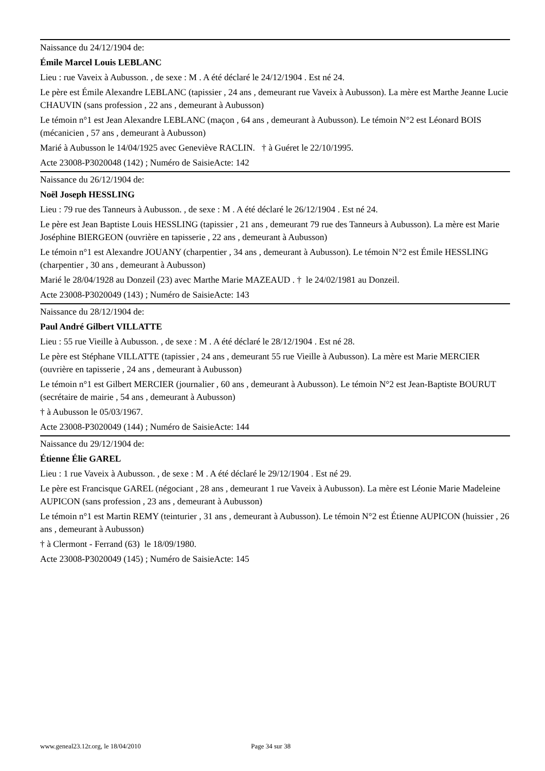Naissance du 24/12/1904 de:
Émile Marcel Louis LEBLANC
Lieu : rue Vaveix à Aubusson. , de sexe : M . A été déclaré le 24/12/1904 . Est né 24.
Le père est Émile Alexandre LEBLANC (tapissier , 24 ans , demeurant rue Vaveix à Aubusson). La mère est Marthe Jeanne Lucie CHAUVIN (sans profession , 22 ans , demeurant à Aubusson)
Le témoin n°1 est Jean Alexandre LEBLANC (maçon , 64 ans , demeurant à Aubusson). Le témoin N°2 est Léonard BOIS (mécanicien , 57 ans , demeurant à Aubusson)
Marié à Aubusson le 14/04/1925 avec Geneviève RACLIN. † à Guéret le 22/10/1995.
Acte 23008-P3020048 (142) ; Numéro de SaisieActe: 142
Naissance du 26/12/1904 de:
Noël Joseph HESSLING
Lieu : 79 rue des Tanneurs à Aubusson. , de sexe : M . A été déclaré le 26/12/1904 . Est né 24.
Le père est Jean Baptiste Louis HESSLING (tapissier , 21 ans , demeurant 79 rue des Tanneurs à Aubusson). La mère est Marie Joséphine BIERGEON (ouvrière en tapisserie , 22 ans , demeurant à Aubusson)
Le témoin n°1 est Alexandre JOUANY (charpentier , 34 ans , demeurant à Aubusson). Le témoin N°2 est Émile HESSLING (charpentier , 30 ans , demeurant à Aubusson)
Marié le 28/04/1928 au Donzeil (23) avec Marthe Marie MAZEAUD . † le 24/02/1981 au Donzeil.
Acte 23008-P3020049 (143) ; Numéro de SaisieActe: 143
Naissance du 28/12/1904 de:
Paul André Gilbert VILLATTE
Lieu : 55 rue Vieille à Aubusson. , de sexe : M . A été déclaré le 28/12/1904 . Est né 28.
Le père est Stéphane VILLATTE (tapissier , 24 ans , demeurant 55 rue Vieille à Aubusson). La mère est Marie MERCIER (ouvrière en tapisserie , 24 ans , demeurant à Aubusson)
Le témoin n°1 est Gilbert MERCIER (journalier , 60 ans , demeurant à Aubusson). Le témoin N°2 est Jean-Baptiste BOURUT (secrétaire de mairie , 54 ans , demeurant à Aubusson)
† à Aubusson le 05/03/1967.
Acte 23008-P3020049 (144) ; Numéro de SaisieActe: 144
Naissance du 29/12/1904 de:
Étienne Élie GAREL
Lieu : 1 rue Vaveix à Aubusson. , de sexe : M . A été déclaré le 29/12/1904 . Est né 29.
Le père est Francisque GAREL (négociant , 28 ans , demeurant 1 rue Vaveix à Aubusson). La mère est Léonie Marie Madeleine AUPICON (sans profession , 23 ans , demeurant à Aubusson)
Le témoin n°1 est Martin REMY (teinturier , 31 ans , demeurant à Aubusson). Le témoin N°2 est Étienne AUPICON (huissier , 26 ans , demeurant à Aubusson)
† à Clermont - Ferrand (63) le 18/09/1980.
Acte 23008-P3020049 (145) ; Numéro de SaisieActe: 145
www.geneal23.12r.org, le 18/04/2010 Page 34 sur 38